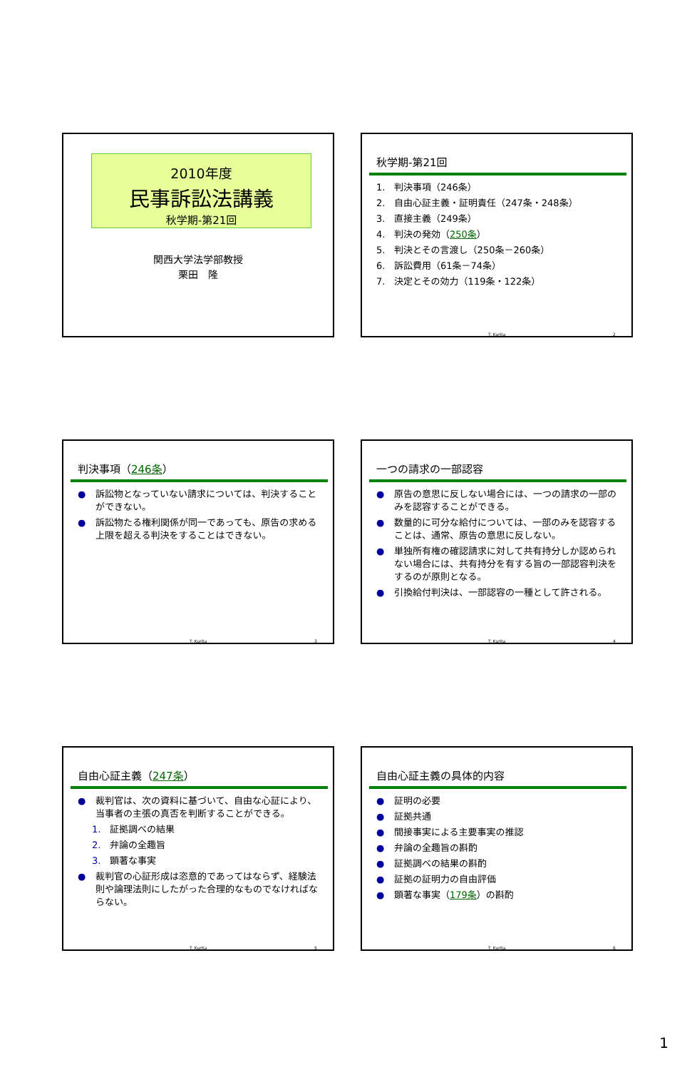2010年度
民事訴訟法講義
秋学期-第21回
関西大学法学部教授
栗田　隆
秋学期-第21回
1. 判決事項（246条）
2. 自由心証主義・証明責任（247条・248条）
3. 直接主義（249条）
4. 判決の発効（ 250条 ）
5. 判決とその言渡し（250条－260条）
6. 訴訟費用（61条－74条）
7. 決定とその効力（119条・122条）
T. Kurita 2
判決事項（246条）
● 訴訟物となっていない請求については、判決することができない。
● 訴訟物たる権利関係が同一であっても、原告の求める上限を超える判決をすることはできない。
T. Kurita 3
一つの請求の一部認容
● 原告の意思に反しない場合には、一つの請求の一部のみを認容することができる。
● 数量的に可分な給付については、一部のみを認容することは、通常、原告の意思に反しない。
● 単独所有権の確認請求に対して共有持分しか認められない場合には、共有持分を有する旨の一部認容判決をするのが原則となる。
● 引換給付判決は、一部認容の一種として許される。
T. Kurita 4
自由心証主義（247条）
● 裁判官は、次の資料に基づいて、自由な心証により、当事者の主張の真否を判断することができる。
1. 証拠調べの結果
2. 弁論の全趣旨
3. 顕著な事実
● 裁判官の心証形成は恣意的であってはならず、経験法則や論理法則にしたがった合理的なものでなければならない。
T. Kurita 5
自由心証主義の具体的内容
● 証明の必要
● 証拠共通
● 間接事実による主要事実の推認
● 弁論の全趣旨の斟酌
● 証拠調べの結果の斟酌
● 証拠の証明力の自由評価
● 顕著な事実（ 179条 ）の斟酌
T. Kurita 6
1